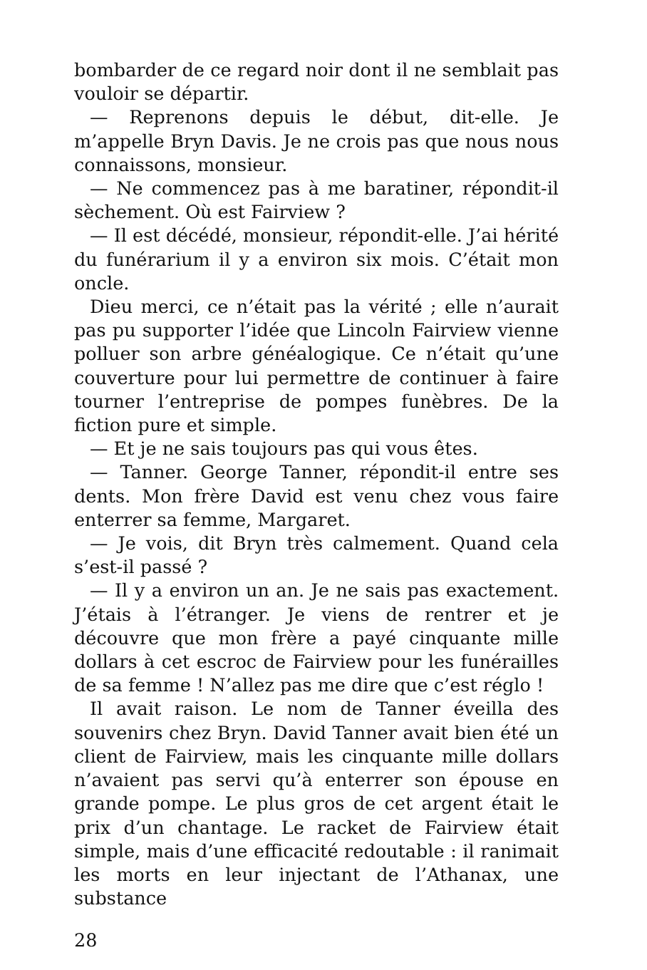bombarder de ce regard noir dont il ne semblait pas vouloir se départir.
— Reprenons depuis le début, dit-elle. Je m’appelle Bryn Davis. Je ne crois pas que nous nous connaissons, monsieur.
— Ne commencez pas à me baratiner, répondit-il sèchement. Où est Fairview ?
— Il est décédé, monsieur, répondit-elle. J’ai hérité du funérarium il y a environ six mois. C’était mon oncle.
Dieu merci, ce n’était pas la vérité ; elle n’aurait pas pu supporter l’idée que Lincoln Fairview vienne polluer son arbre généalogique. Ce n’était qu’une couverture pour lui permettre de continuer à faire tourner l’entreprise de pompes funèbres. De la fiction pure et simple.
— Et je ne sais toujours pas qui vous êtes.
— Tanner. George Tanner, répondit-il entre ses dents. Mon frère David est venu chez vous faire enterrer sa femme, Margaret.
— Je vois, dit Bryn très calmement. Quand cela s’est-il passé ?
— Il y a environ un an. Je ne sais pas exactement. J’étais à l’étranger. Je viens de rentrer et je découvre que mon frère a payé cinquante mille dollars à cet escroc de Fairview pour les funérailles de sa femme ! N’allez pas me dire que c’est réglo !
Il avait raison. Le nom de Tanner éveilla des souvenirs chez Bryn. David Tanner avait bien été un client de Fairview, mais les cinquante mille dollars n’avaient pas servi qu’à enterrer son épouse en grande pompe. Le plus gros de cet argent était le prix d’un chantage. Le racket de Fairview était simple, mais d’une efficacité redoutable : il ranimait les morts en leur injectant de l’Athanax, une substance
28